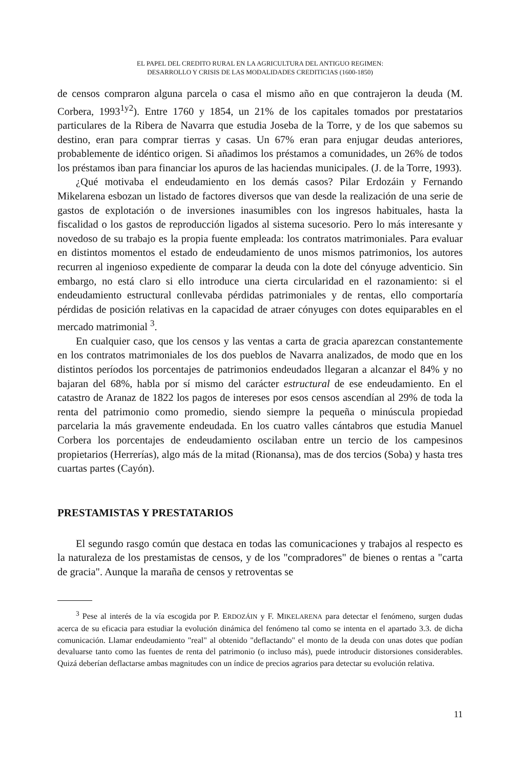EL PAPEL DEL CREDITO RURAL EN LA AGRICULTURA DEL ANTIGUO REGIMEN:
DESARROLLO Y CRISIS DE LAS MODALIDADES CREDITICIAS (1600-1850)
de censos compraron alguna parcela o casa el mismo año en que contrajeron la deuda (M. Corbera, 1993<sup>1y2</sup>). Entre 1760 y 1854, un 21% de los capitales tomados por prestatarios particulares de la Ribera de Navarra que estudia Joseba de la Torre, y de los que sabemos su destino, eran para comprar tierras y casas. Un 67% eran para enjugar deudas anteriores, probablemente de idéntico origen. Si añadimos los préstamos a comunidades, un 26% de todos los préstamos iban para financiar los apuros de las haciendas municipales. (J. de la Torre, 1993).
¿Qué motivaba el endeudamiento en los demás casos? Pilar Erdozáin y Fernando Mikelarena esbozan un listado de factores diversos que van desde la realización de una serie de gastos de explotación o de inversiones inasumibles con los ingresos habituales, hasta la fiscalidad o los gastos de reproducción ligados al sistema sucesorio. Pero lo más interesante y novedoso de su trabajo es la propia fuente empleada: los contratos matrimoniales. Para evaluar en distintos momentos el estado de endeudamiento de unos mismos patrimonios, los autores recurren al ingenioso expediente de comparar la deuda con la dote del cónyuge adventicio. Sin embargo, no está claro si ello introduce una cierta circularidad en el razonamiento: si el endeudamiento estructural conllevaba pérdidas patrimoniales y de rentas, ello comportaría pérdidas de posición relativas en la capacidad de atraer cónyuges con dotes equiparables en el mercado matrimonial <sup>3</sup>.
En cualquier caso, que los censos y las ventas a carta de gracia aparezcan constantemente en los contratos matrimoniales de los dos pueblos de Navarra analizados, de modo que en los distintos períodos los porcentajes de patrimonios endeudados llegaran a alcanzar el 84% y no bajaran del 68%, habla por sí mismo del carácter estructural de ese endeudamiento. En el catastro de Aranaz de 1822 los pagos de intereses por esos censos ascendían al 29% de toda la renta del patrimonio como promedio, siendo siempre la pequeña o minúscula propiedad parcelaria la más gravemente endeudada. En los cuatro valles cántabros que estudia Manuel Corbera los porcentajes de endeudamiento oscilaban entre un tercio de los campesinos propietarios (Herrerías), algo más de la mitad (Rionansa), mas de dos tercios (Soba) y hasta tres cuartas partes (Cayón).
PRESTAMISTAS Y PRESTATARIOS
El segundo rasgo común que destaca en todas las comunicaciones y trabajos al respecto es la naturaleza de los prestamistas de censos, y de los "compradores" de bienes o rentas a "carta de gracia". Aunque la maraña de censos y retroventas se
<sup>3</sup> Pese al interés de la vía escogida por P. ERDOZÁIN y F. MIKELARENA para detectar el fenómeno, surgen dudas acerca de su eficacia para estudiar la evolución dinámica del fenómeno tal como se intenta en el apartado 3.3. de dicha comunicación. Llamar endeudamiento "real" al obtenido "deflactando" el monto de la deuda con unas dotes que podían devaluarse tanto como las fuentes de renta del patrimonio (o incluso más), puede introducir distorsiones considerables. Quizá deberían deflactarse ambas magnitudes con un índice de precios agrarios para detectar su evolución relativa.
11